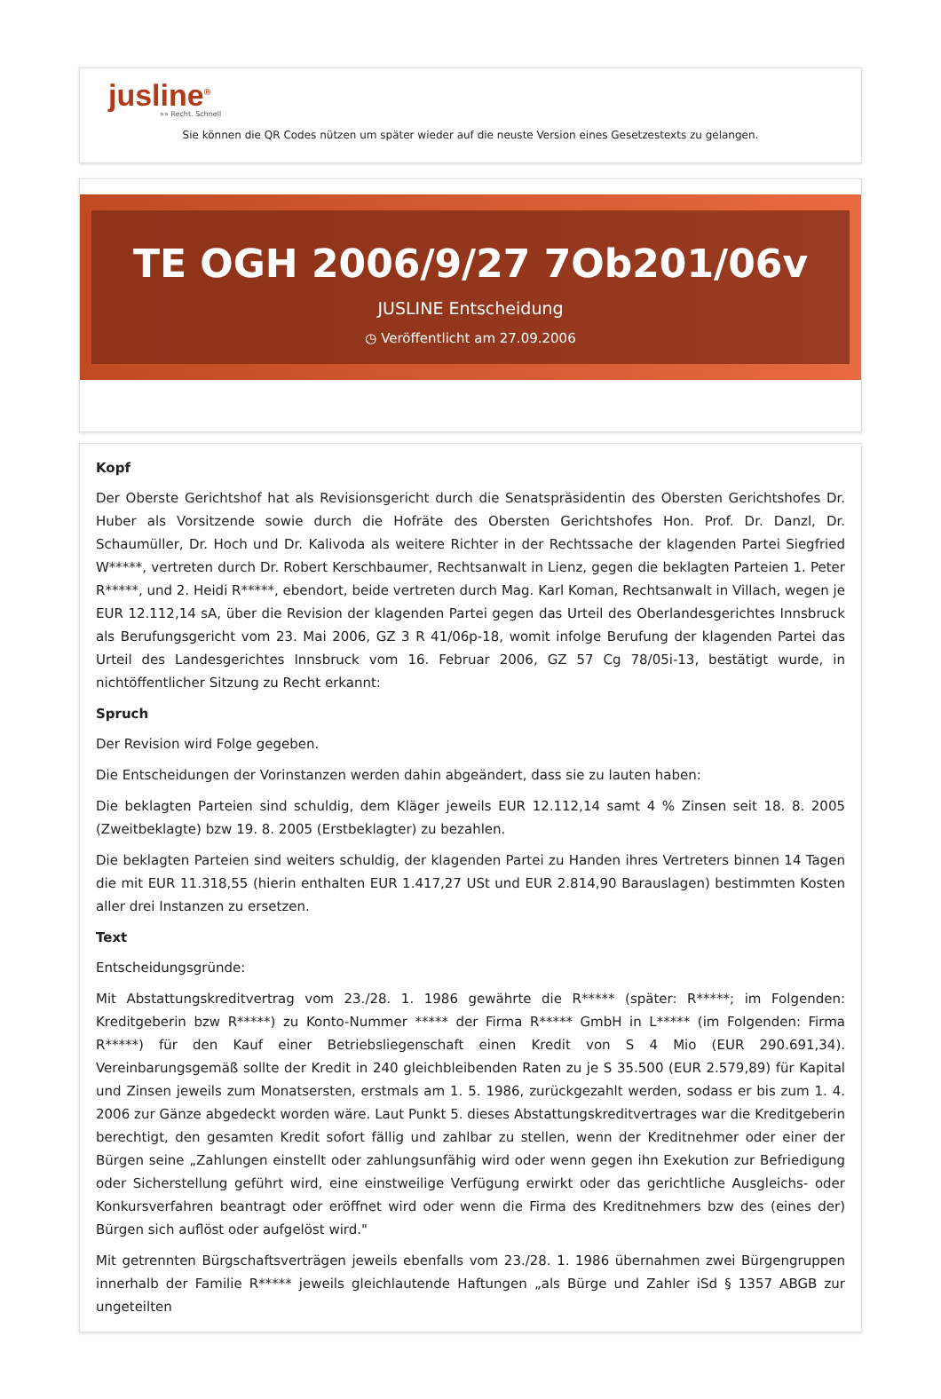jusline<sup>®</sup>
»» Recht. Schnell
Sie können die QR Codes nützen um später wieder auf die neuste Version eines Gesetzestexts zu gelangen.
TE OGH 2006/9/27 7Ob201/06v
JUSLINE Entscheidung
◷ Veröffentlicht am 27.09.2006
Kopf
Der Oberste Gerichtshof hat als Revisionsgericht durch die Senatspräsidentin des Obersten Gerichtshofes Dr. Huber als Vorsitzende sowie durch die Hofräte des Obersten Gerichtshofes Hon. Prof. Dr. Danzl, Dr. Schaumüller, Dr. Hoch und Dr. Kalivoda als weitere Richter in der Rechtssache der klagenden Partei Siegfried W*****, vertreten durch Dr. Robert Kerschbaumer, Rechtsanwalt in Lienz, gegen die beklagten Parteien 1. Peter R*****, und 2. Heidi R*****, ebendort, beide vertreten durch Mag. Karl Koman, Rechtsanwalt in Villach, wegen je EUR 12.112,14 sA, über die Revision der klagenden Partei gegen das Urteil des Oberlandesgerichtes Innsbruck als Berufungsgericht vom 23. Mai 2006, GZ 3 R 41/06p-18, womit infolge Berufung der klagenden Partei das Urteil des Landesgerichtes Innsbruck vom 16. Februar 2006, GZ 57 Cg 78/05i-13, bestätigt wurde, in nichtöffentlicher Sitzung zu Recht erkannt:
Spruch
Der Revision wird Folge gegeben.
Die Entscheidungen der Vorinstanzen werden dahin abgeändert, dass sie zu lauten haben:
Die beklagten Parteien sind schuldig, dem Kläger jeweils EUR 12.112,14 samt 4 % Zinsen seit 18. 8. 2005 (Zweitbeklagte) bzw 19. 8. 2005 (Erstbeklagter) zu bezahlen.
Die beklagten Parteien sind weiters schuldig, der klagenden Partei zu Handen ihres Vertreters binnen 14 Tagen die mit EUR 11.318,55 (hierin enthalten EUR 1.417,27 USt und EUR 2.814,90 Barauslagen) bestimmten Kosten aller drei Instanzen zu ersetzen.
Text
Entscheidungsgründe:
Mit Abstattungskreditvertrag vom 23./28. 1. 1986 gewährte die R***** (später: R*****; im Folgenden: Kreditgeberin bzw R*****) zu Konto-Nummer ***** der Firma R***** GmbH in L***** (im Folgenden: Firma R*****) für den Kauf einer Betriebsliegenschaft einen Kredit von S 4 Mio (EUR 290.691,34). Vereinbarungsgemäß sollte der Kredit in 240 gleichbleibenden Raten zu je S 35.500 (EUR 2.579,89) für Kapital und Zinsen jeweils zum Monatsersten, erstmals am 1. 5. 1986, zurückgezahlt werden, sodass er bis zum 1. 4. 2006 zur Gänze abgedeckt worden wäre. Laut Punkt 5. dieses Abstattungskreditvertrages war die Kreditgeberin berechtigt, den gesamten Kredit sofort fällig und zahlbar zu stellen, wenn der Kreditnehmer oder einer der Bürgen seine „Zahlungen einstellt oder zahlungsunfähig wird oder wenn gegen ihn Exekution zur Befriedigung oder Sicherstellung geführt wird, eine einstweilige Verfügung erwirkt oder das gerichtliche Ausgleichs- oder Konkursverfahren beantragt oder eröffnet wird oder wenn die Firma des Kreditnehmers bzw des (eines der) Bürgen sich auflöst oder aufgelöst wird."
Mit getrennten Bürgschaftsverträgen jeweils ebenfalls vom 23./28. 1. 1986 übernahmen zwei Bürgengruppen innerhalb der Familie R***** jeweils gleichlautende Haftungen „als Bürge und Zahler iSd § 1357 ABGB zur ungeteilten